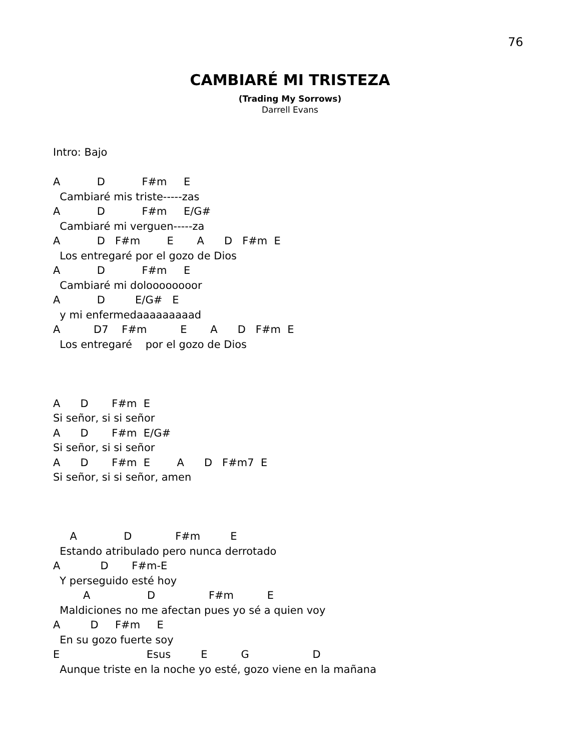76
CAMBIARÉ MI TRISTEZA
(Trading My Sorrows)
Darrell Evans
Intro: Bajo A D F#m E Cambiaré mis triste-----zas A D F#m E/G# Cambiaré mi verguen-----za A D F#m E A D F#m E Los entregaré por el gozo de Dios A D F#m E Cambiaré mi doloooooooor A D E/G# E y mi enfermedaaaaaaaaad A D7 F#m E A D F#m E Los entregaré por el gozo de Dios A D F#m E Si señor, si si señor A D F#m E/G# Si señor, si si señor A D F#m E A D F#m7 E Si señor, si si señor, amen A D F#m E Estando atribulado pero nunca derrotado A D F#m-E Y perseguido esté hoy A D F#m E Maldiciones no me afectan pues yo sé a quien voy A D F#m E En su gozo fuerte soy E Esus E G D Aunque triste en la noche yo esté, gozo viene en la mañana